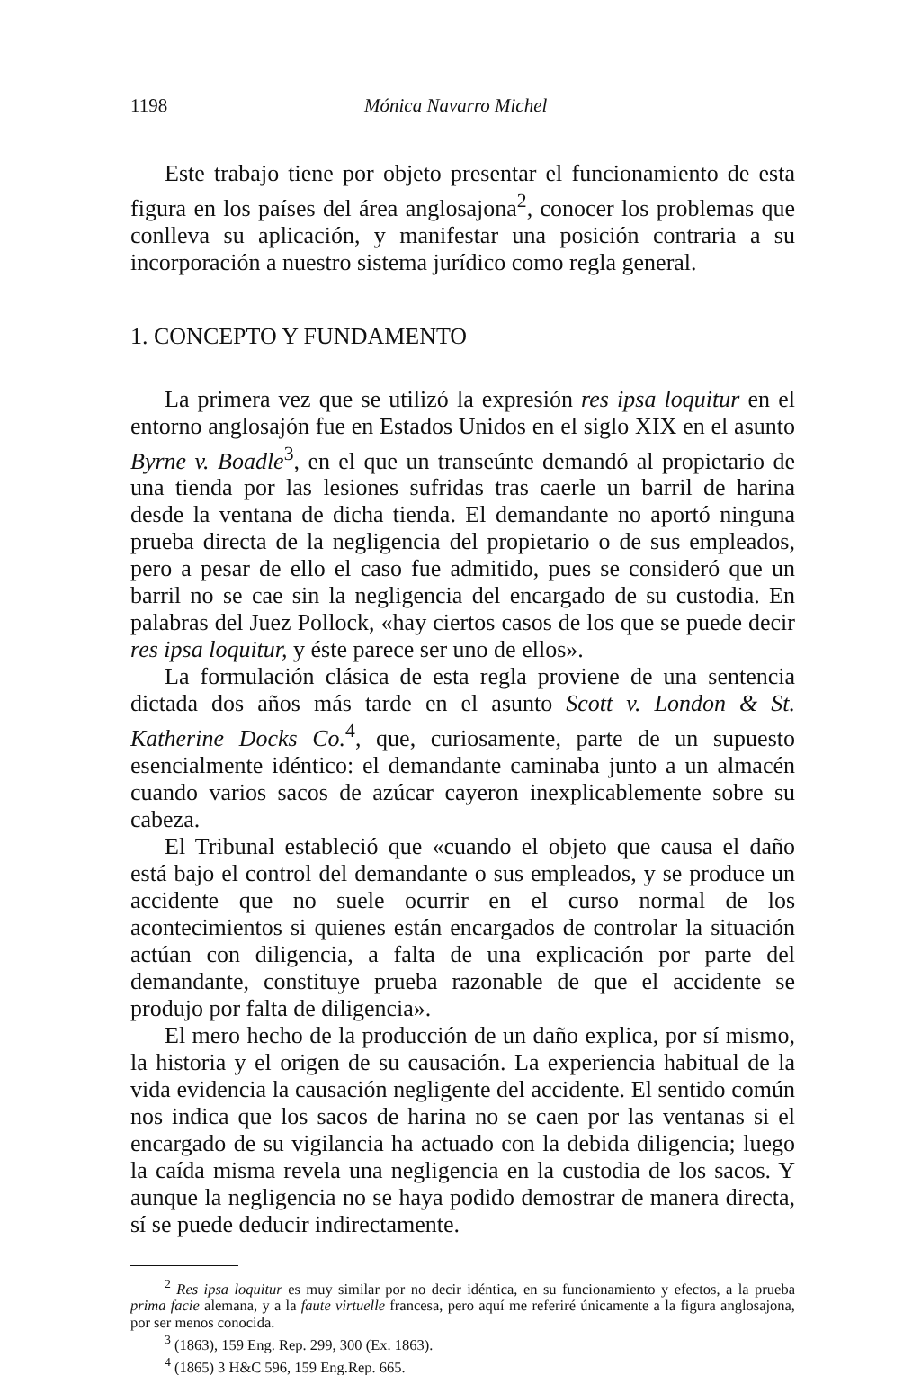1198 Mónica Navarro Michel
Este trabajo tiene por objeto presentar el funcionamiento de esta figura en los países del área anglosajona<sup>2</sup>, conocer los problemas que conlleva su aplicación, y manifestar una posición contraria a su incorporación a nuestro sistema jurídico como regla general.
1. CONCEPTO Y FUNDAMENTO
La primera vez que se utilizó la expresión res ipsa loquitur en el entorno anglosajón fue en Estados Unidos en el siglo XIX en el asunto Byrne v. Boadle<sup>3</sup>, en el que un transeúnte demandó al propietario de una tienda por las lesiones sufridas tras caerle un barril de harina desde la ventana de dicha tienda. El demandante no aportó ninguna prueba directa de la negligencia del propietario o de sus empleados, pero a pesar de ello el caso fue admitido, pues se consideró que un barril no se cae sin la negligencia del encargado de su custodia. En palabras del Juez Pollock, «hay ciertos casos de los que se puede decir res ipsa loquitur, y éste parece ser uno de ellos».
La formulación clásica de esta regla proviene de una sentencia dictada dos años más tarde en el asunto Scott v. London & St. Katherine Docks Co.<sup>4</sup>, que, curiosamente, parte de un supuesto esencialmente idéntico: el demandante caminaba junto a un almacén cuando varios sacos de azúcar cayeron inexplicablemente sobre su cabeza.
El Tribunal estableció que «cuando el objeto que causa el daño está bajo el control del demandante o sus empleados, y se produce un accidente que no suele ocurrir en el curso normal de los acontecimientos si quienes están encargados de controlar la situación actúan con diligencia, a falta de una explicación por parte del demandante, constituye prueba razonable de que el accidente se produjo por falta de diligencia».
El mero hecho de la producción de un daño explica, por sí mismo, la historia y el origen de su causación. La experiencia habitual de la vida evidencia la causación negligente del accidente. El sentido común nos indica que los sacos de harina no se caen por las ventanas si el encargado de su vigilancia ha actuado con la debida diligencia; luego la caída misma revela una negligencia en la custodia de los sacos. Y aunque la negligencia no se haya podido demostrar de manera directa, sí se puede deducir indirectamente.
<sup>2</sup> Res ipsa loquitur es muy similar por no decir idéntica, en su funcionamiento y efectos, a la prueba prima facie alemana, y a la faute virtuelle francesa, pero aquí me referiré únicamente a la figura anglosajona, por ser menos conocida.
<sup>3</sup> (1863), 159 Eng. Rep. 299, 300 (Ex. 1863).
<sup>4</sup> (1865) 3 H&C 596, 159 Eng.Rep. 665.